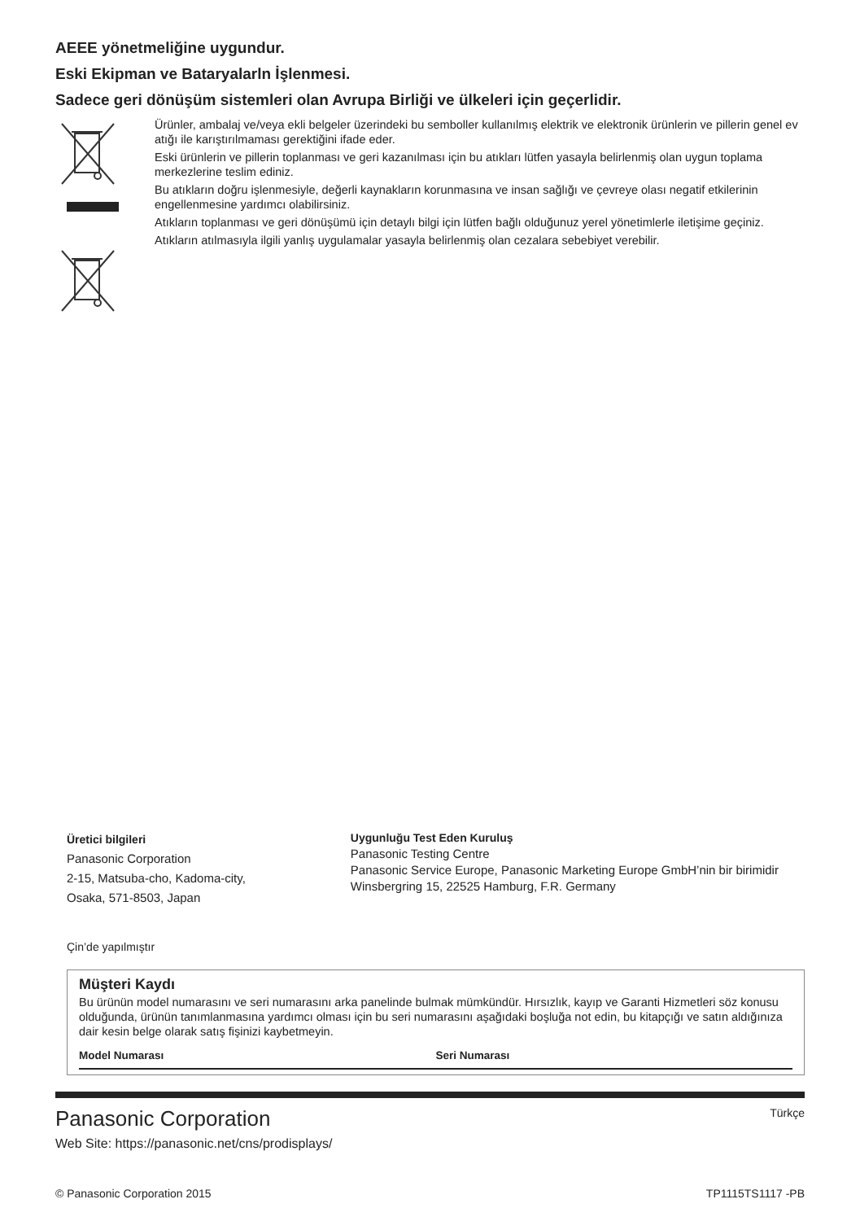AEEE yönetmeliğine uygundur.
Eski Ekipman ve Bataryalarln İşlenmesi.
Sadece geri dönüşüm sistemleri olan Avrupa Birliği ve ülkeleri için geçerlidir.
Ürünler, ambalaj ve/veya ekli belgeler üzerindeki bu semboller kullanılmış elektrik ve elektronik ürünlerin ve pillerin genel ev atığı ile karıştırılmaması gerektiğini ifade eder.
Eski ürünlerin ve pillerin toplanması ve geri kazanılması için bu atıkları lütfen yasayla belirlenmiş olan uygun toplama merkezlerine teslim ediniz.
Bu atıkların doğru işlenmesiyle, değerli kaynakların korunmasına ve insan sağlığı ve çevreye olası negatif etkilerinin engellenmesine yardımcı olabilirsiniz.
Atıkların toplanması ve geri dönüşümü için detaylı bilgi için lütfen bağlı olduğunuz yerel yönetimlerle iletişime geçiniz.
Atıkların atılmasıyla ilgili yanlış uygulamalar yasayla belirlenmiş olan cezalara sebebiyet verebilir.
Üretici bilgileri
Panasonic Corporation
2-15, Matsuba-cho, Kadoma-city,
Osaka, 571-8503, Japan
Uygunluğu Test Eden Kuruluş
Panasonic Testing Centre
Panasonic Service Europe, Panasonic Marketing Europe GmbH’nin bir birimidir Winsbergring 15, 22525 Hamburg, F.R. Germany
Çin’de yapılmıştır
Müşteri Kaydı
Bu ürünün model numarasını ve seri numarasını arka panelinde bulmak mümkündür. Hırsızlık, kayıp ve Garanti Hizmetleri söz konusu olduğunda, ürünün tanımlanmasına yardımcı olması için bu seri numarasını aşağıdaki boşluğa not edin, bu kitapçığı ve satın aldığınıza dair kesin belge olarak satış fişinizi kaybetmeyin.
Model Numarası Seri Numarası
Panasonic Corporation Türkçe
Web Site: https://panasonic.net/cns/prodisplays/
© Panasonic Corporation 2015 TP1115TS1117 -PB